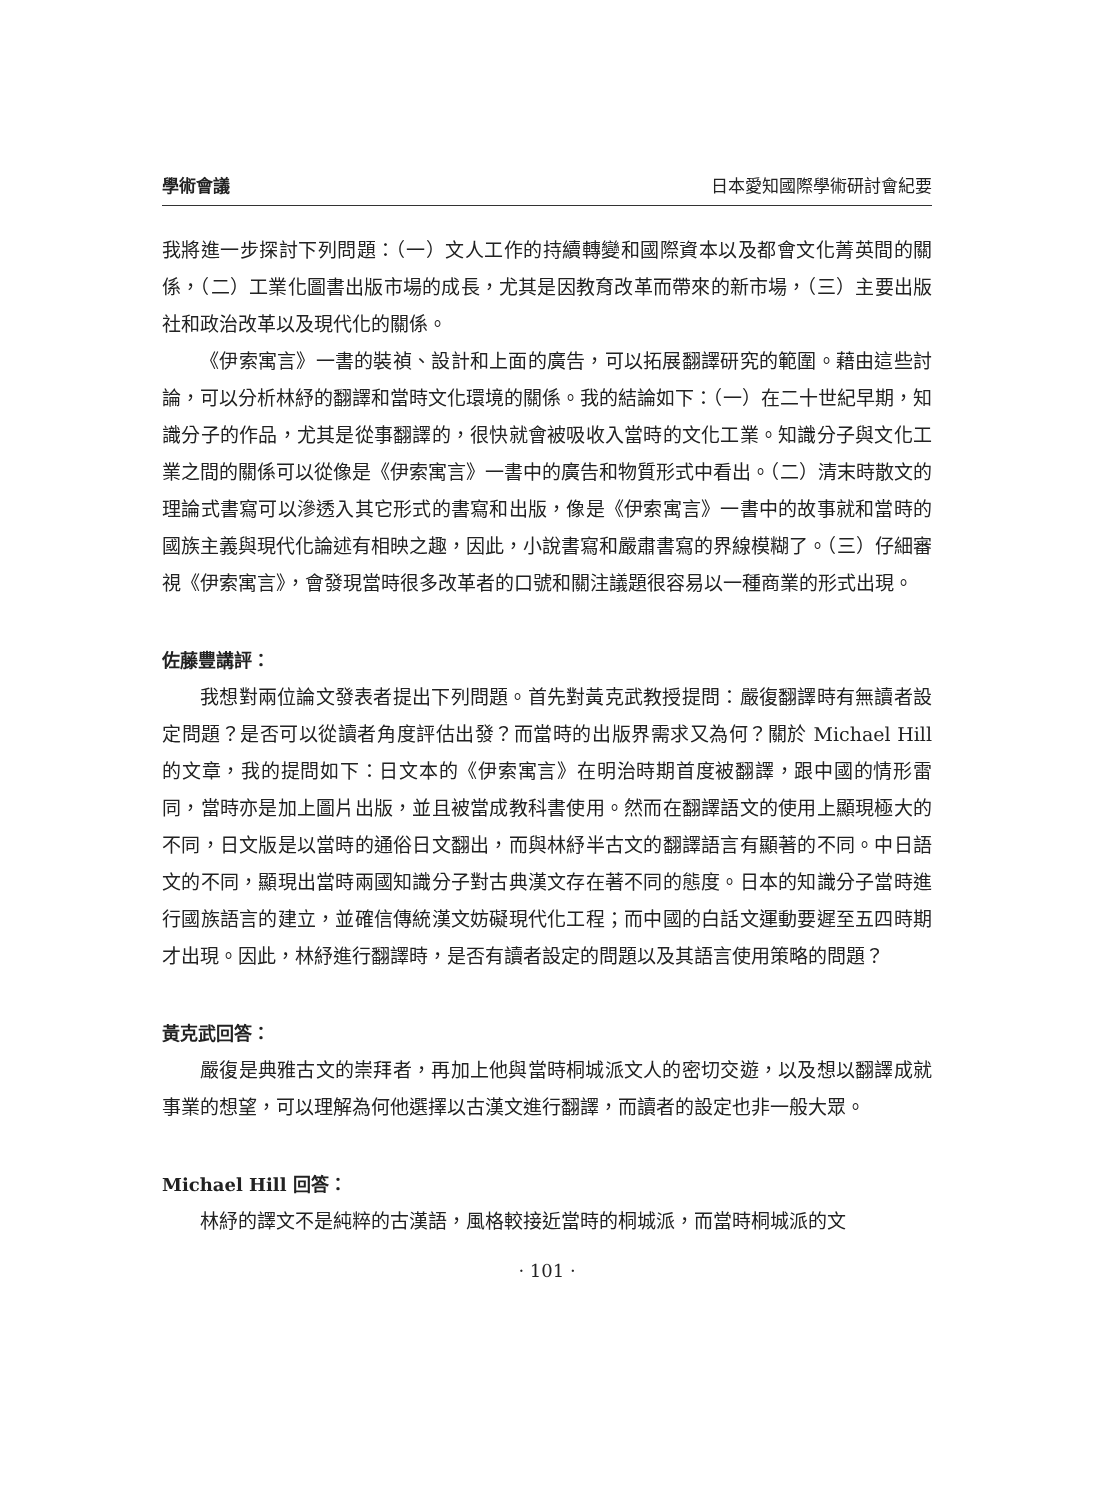學術會議 日本愛知國際學術研討會紀要
我將進一步探討下列問題：（一）文人工作的持續轉變和國際資本以及都會文化菁英間的關係，（二）工業化圖書出版市場的成長，尤其是因教育改革而帶來的新市場，（三）主要出版社和政治改革以及現代化的關係。
《伊索寓言》一書的裝禎、設計和上面的廣告，可以拓展翻譯研究的範圍。藉由這些討論，可以分析林紓的翻譯和當時文化環境的關係。我的結論如下：（一）在二十世紀早期，知識分子的作品，尤其是從事翻譯的，很快就會被吸收入當時的文化工業。知識分子與文化工業之間的關係可以從像是《伊索寓言》一書中的廣告和物質形式中看出。（二）清末時散文的理論式書寫可以滲透入其它形式的書寫和出版，像是《伊索寓言》一書中的故事就和當時的國族主義與現代化論述有相映之趣，因此，小說書寫和嚴肅書寫的界線模糊了。（三）仔細審視《伊索寓言》，會發現當時很多改革者的口號和關注議題很容易以一種商業的形式出現。
佐藤豐講評：
我想對兩位論文發表者提出下列問題。首先對黃克武教授提問：嚴復翻譯時有無讀者設定問題？是否可以從讀者角度評估出發？而當時的出版界需求又為何？關於 Michael Hill 的文章，我的提問如下：日文本的《伊索寓言》在明治時期首度被翻譯，跟中國的情形雷同，當時亦是加上圖片出版，並且被當成教科書使用。然而在翻譯語文的使用上顯現極大的不同，日文版是以當時的通俗日文翻出，而與林紓半古文的翻譯語言有顯著的不同。中日語文的不同，顯現出當時兩國知識分子對古典漢文存在著不同的態度。日本的知識分子當時進行國族語言的建立，並確信傳統漢文妨礙現代化工程；而中國的白話文運動要遲至五四時期才出現。因此，林紓進行翻譯時，是否有讀者設定的問題以及其語言使用策略的問題？
黃克武回答：
嚴復是典雅古文的崇拜者，再加上他與當時桐城派文人的密切交遊，以及想以翻譯成就事業的想望，可以理解為何他選擇以古漢文進行翻譯，而讀者的設定也非一般大眾。
Michael Hill 回答：
林紓的譯文不是純粹的古漢語，風格較接近當時的桐城派，而當時桐城派的文
· 101 ·